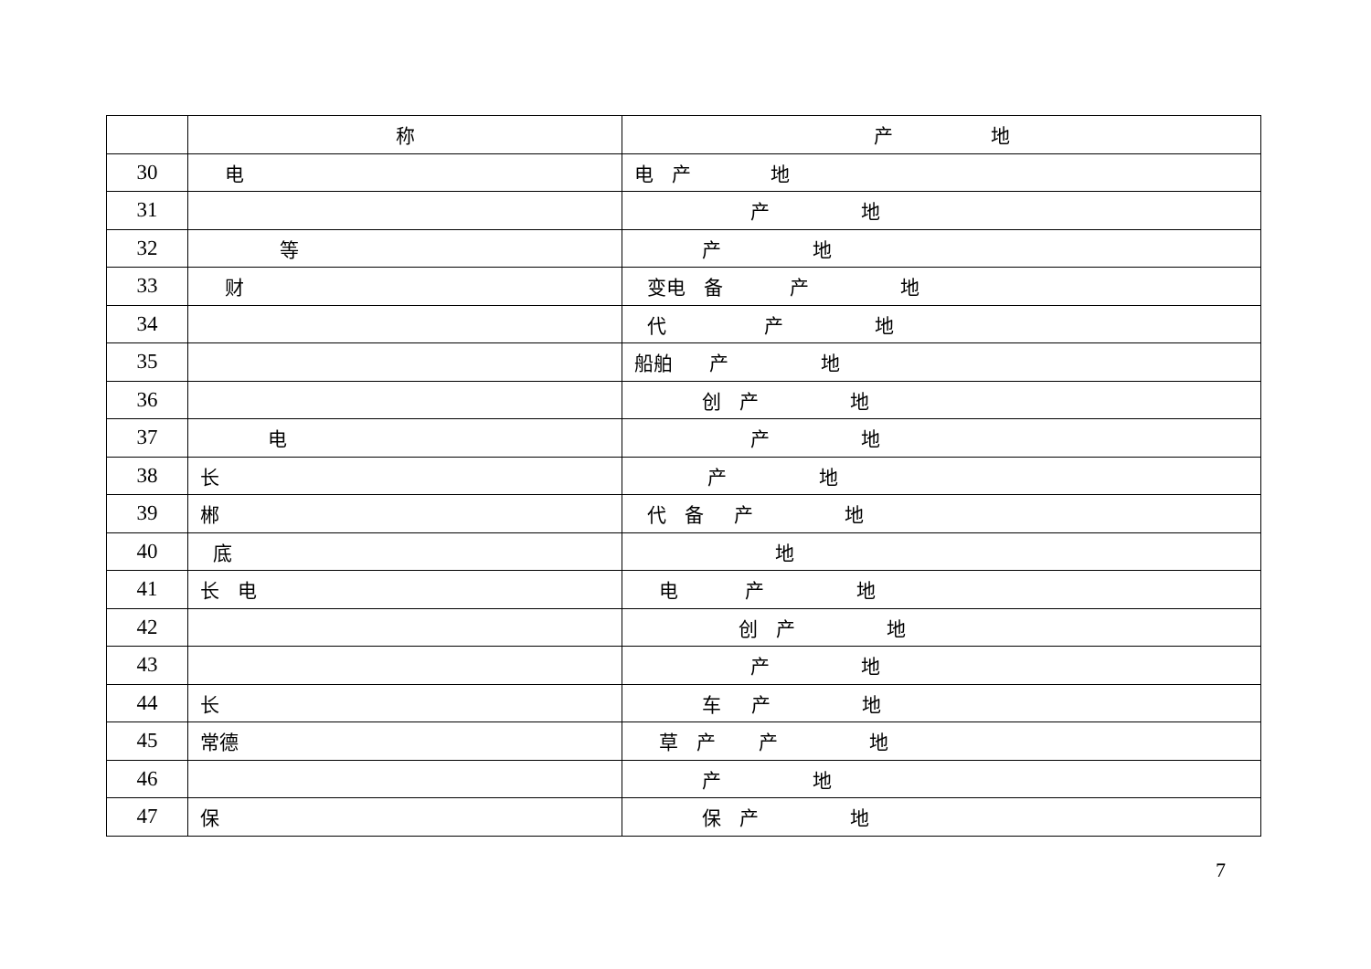| | 称 | 产 地 |
| 30 | 电 | 电 产 地 |
| 31 | | 产 地 |
| 32 | 等 | 产 地 |
| 33 | 财 | 变电 备 产 地 |
| 34 | | 代 产 地 |
| 35 | | 船舶 产 地 |
| 36 | | 创 产 地 |
| 37 | 电 | 产 地 |
| 38 | 长 | 产 地 |
| 39 | 郴 | 代 备 产 地 |
| 40 | 底 | 地 |
| 41 | 长 电 | 电 产 地 |
| 42 | | 创 产 地 |
| 43 | | 产 地 |
| 44 | 长 | 车 产 地 |
| 45 | 常德 | 草 产 产 地 |
| 46 | | 产 地 |
| 47 | 保 | 保 产 地 |
7